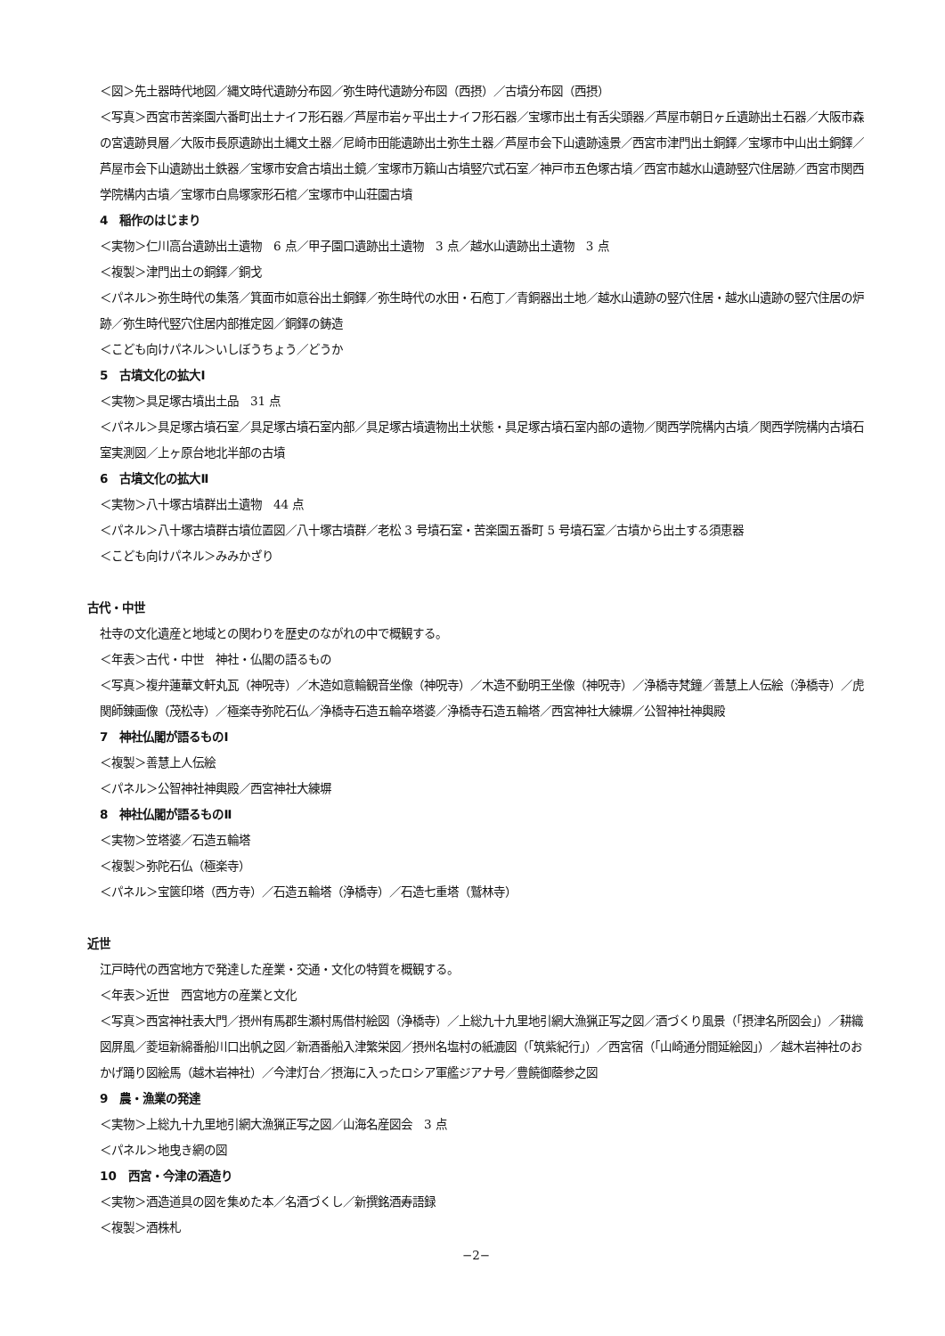＜図＞先土器時代地図／縄文時代遺跡分布図／弥生時代遺跡分布図（西摂）／古墳分布図（西摂）
＜写真＞西宮市苦楽園六番町出土ナイフ形石器／芦屋市岩ヶ平出土ナイフ形石器／宝塚市出土有舌尖頭器／芦屋市朝日ヶ丘遺跡出土石器／大阪市森の宮遺跡貝層／大阪市長原遺跡出土縄文土器／尼崎市田能遺跡出土弥生土器／芦屋市会下山遺跡遠景／西宮市津門出土銅鐸／宝塚市中山出土銅鐸／芦屋市会下山遺跡出土鉄器／宝塚市安倉古墳出土鏡／宝塚市万籟山古墳竪穴式石室／神戸市五色塚古墳／西宮市越水山遺跡竪穴住居跡／西宮市関西学院構内古墳／宝塚市白鳥塚家形石棺／宝塚市中山荘園古墳
4　稲作のはじまり
＜実物＞仁川高台遺跡出土遺物　6 点／甲子園口遺跡出土遺物　3 点／越水山遺跡出土遺物　3 点
＜複製＞津門出土の銅鐸／銅戈
＜パネル＞弥生時代の集落／箕面市如意谷出土銅鐸／弥生時代の水田・石庖丁／青銅器出土地／越水山遺跡の竪穴住居・越水山遺跡の竪穴住居の炉跡／弥生時代竪穴住居内部推定図／銅鐸の鋳造
＜こども向けパネル＞いしぼうちょう／どうか
5　古墳文化の拡大Ⅰ
＜実物＞具足塚古墳出土品　31 点
＜パネル＞具足塚古墳石室／具足塚古墳石室内部／具足塚古墳遺物出土状態・具足塚古墳石室内部の遺物／関西学院構内古墳／関西学院構内古墳石室実測図／上ヶ原台地北半部の古墳
6　古墳文化の拡大Ⅱ
＜実物＞八十塚古墳群出土遺物　44 点
＜パネル＞八十塚古墳群古墳位置図／八十塚古墳群／老松 3 号墳石室・苦楽園五番町 5 号墳石室／古墳から出土する須恵器
＜こども向けパネル＞みみかざり
古代・中世
社寺の文化遺産と地域との関わりを歴史のながれの中で概観する。
＜年表＞古代・中世　神社・仏閣の語るもの
＜写真＞複弁蓮華文軒丸瓦（神呪寺）／木造如意輪観音坐像（神呪寺）／木造不動明王坐像（神呪寺）／浄橋寺梵鐘／善慧上人伝絵（浄橋寺）／虎関師錬画像（茂松寺）／極楽寺弥陀石仏／浄橋寺石造五輪卒塔婆／浄橋寺石造五輪塔／西宮神社大練塀／公智神社神輿殿
7　神社仏閣が語るものⅠ
＜複製＞善慧上人伝絵
＜パネル＞公智神社神輿殿／西宮神社大練塀
8　神社仏閣が語るものⅡ
＜実物＞笠塔婆／石造五輪塔
＜複製＞弥陀石仏（極楽寺）
＜パネル＞宝篋印塔（西方寺）／石造五輪塔（浄橋寺）／石造七重塔（鷲林寺）
近世
江戸時代の西宮地方で発達した産業・交通・文化の特質を概観する。
＜年表＞近世　西宮地方の産業と文化
＜写真＞西宮神社表大門／摂州有馬郡生瀬村馬借村絵図（浄橋寺）／上総九十九里地引網大漁猟正写之図／酒づくり風景（「摂津名所図会」）／耕織図屏風／菱垣新綿番船川口出帆之図／新酒番船入津繁栄図／摂州名塩村の紙漉図（「筑紫紀行」）／西宮宿（「山崎通分間延絵図」）／越木岩神社のおかげ踊り図絵馬（越木岩神社）／今津灯台／摂海に入ったロシア軍艦ジアナ号／豊饒御蔭参之図
9　農・漁業の発達
＜実物＞上総九十九里地引網大漁猟正写之図／山海名産図会　3 点
＜パネル＞地曳き網の図
10　西宮・今津の酒造り
＜実物＞酒造道具の図を集めた本／名酒づくし／新撰銘酒寿語録
＜複製＞酒株札
−2−